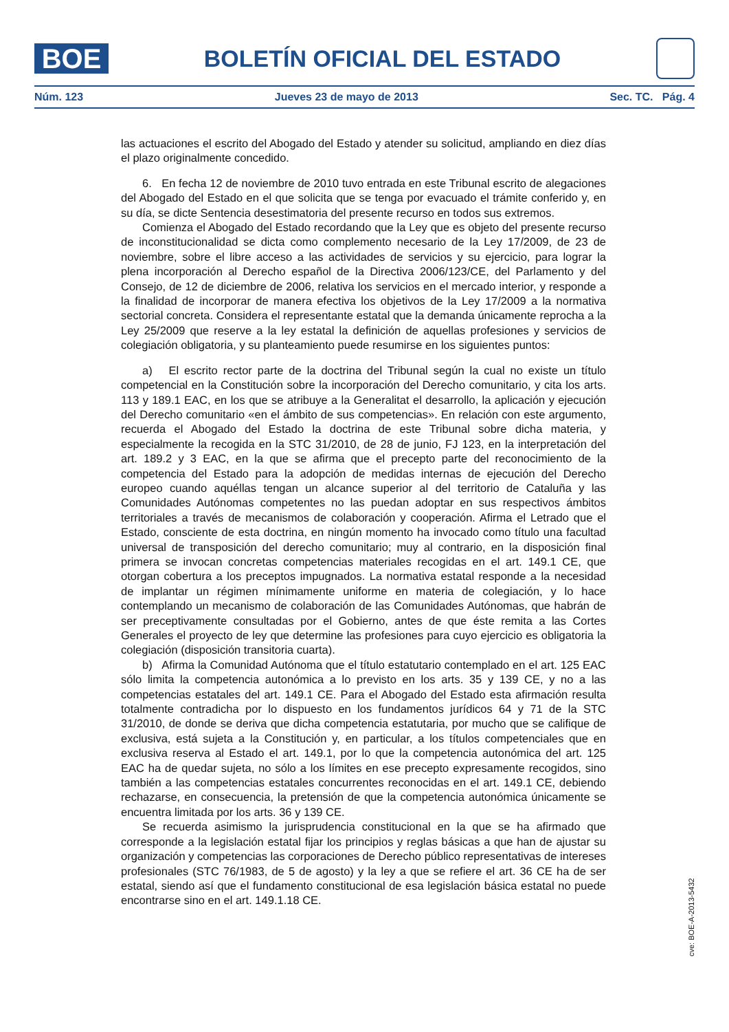BOE
BOLETÍN OFICIAL DEL ESTADO
Núm. 123 Jueves 23 de mayo de 2013 Sec. TC. Pág. 4
las actuaciones el escrito del Abogado del Estado y atender su solicitud, ampliando en diez días el plazo originalmente concedido.
6. En fecha 12 de noviembre de 2010 tuvo entrada en este Tribunal escrito de alegaciones del Abogado del Estado en el que solicita que se tenga por evacuado el trámite conferido y, en su día, se dicte Sentencia desestimatoria del presente recurso en todos sus extremos.
Comienza el Abogado del Estado recordando que la Ley que es objeto del presente recurso de inconstitucionalidad se dicta como complemento necesario de la Ley 17/2009, de 23 de noviembre, sobre el libre acceso a las actividades de servicios y su ejercicio, para lograr la plena incorporación al Derecho español de la Directiva 2006/123/CE, del Parlamento y del Consejo, de 12 de diciembre de 2006, relativa los servicios en el mercado interior, y responde a la finalidad de incorporar de manera efectiva los objetivos de la Ley 17/2009 a la normativa sectorial concreta. Considera el representante estatal que la demanda únicamente reprocha a la Ley 25/2009 que reserve a la ley estatal la definición de aquellas profesiones y servicios de colegiación obligatoria, y su planteamiento puede resumirse en los siguientes puntos:
a) El escrito rector parte de la doctrina del Tribunal según la cual no existe un título competencial en la Constitución sobre la incorporación del Derecho comunitario, y cita los arts. 113 y 189.1 EAC, en los que se atribuye a la Generalitat el desarrollo, la aplicación y ejecución del Derecho comunitario «en el ámbito de sus competencias». En relación con este argumento, recuerda el Abogado del Estado la doctrina de este Tribunal sobre dicha materia, y especialmente la recogida en la STC 31/2010, de 28 de junio, FJ 123, en la interpretación del art. 189.2 y 3 EAC, en la que se afirma que el precepto parte del reconocimiento de la competencia del Estado para la adopción de medidas internas de ejecución del Derecho europeo cuando aquéllas tengan un alcance superior al del territorio de Cataluña y las Comunidades Autónomas competentes no las puedan adoptar en sus respectivos ámbitos territoriales a través de mecanismos de colaboración y cooperación. Afirma el Letrado que el Estado, consciente de esta doctrina, en ningún momento ha invocado como título una facultad universal de transposición del derecho comunitario; muy al contrario, en la disposición final primera se invocan concretas competencias materiales recogidas en el art. 149.1 CE, que otorgan cobertura a los preceptos impugnados. La normativa estatal responde a la necesidad de implantar un régimen mínimamente uniforme en materia de colegiación, y lo hace contemplando un mecanismo de colaboración de las Comunidades Autónomas, que habrán de ser preceptivamente consultadas por el Gobierno, antes de que éste remita a las Cortes Generales el proyecto de ley que determine las profesiones para cuyo ejercicio es obligatoria la colegiación (disposición transitoria cuarta).
b) Afirma la Comunidad Autónoma que el título estatutario contemplado en el art. 125 EAC sólo limita la competencia autonómica a lo previsto en los arts. 35 y 139 CE, y no a las competencias estatales del art. 149.1 CE. Para el Abogado del Estado esta afirmación resulta totalmente contradicha por lo dispuesto en los fundamentos jurídicos 64 y 71 de la STC 31/2010, de donde se deriva que dicha competencia estatutaria, por mucho que se califique de exclusiva, está sujeta a la Constitución y, en particular, a los títulos competenciales que en exclusiva reserva al Estado el art. 149.1, por lo que la competencia autonómica del art. 125 EAC ha de quedar sujeta, no sólo a los límites en ese precepto expresamente recogidos, sino también a las competencias estatales concurrentes reconocidas en el art. 149.1 CE, debiendo rechazarse, en consecuencia, la pretensión de que la competencia autonómica únicamente se encuentra limitada por los arts. 36 y 139 CE.
Se recuerda asimismo la jurisprudencia constitucional en la que se ha afirmado que corresponde a la legislación estatal fijar los principios y reglas básicas a que han de ajustar su organización y competencias las corporaciones de Derecho público representativas de intereses profesionales (STC 76/1983, de 5 de agosto) y la ley a que se refiere el art. 36 CE ha de ser estatal, siendo así que el fundamento constitucional de esa legislación básica estatal no puede encontrarse sino en el art. 149.1.18 CE.
cve: BOE-A-2013-5432